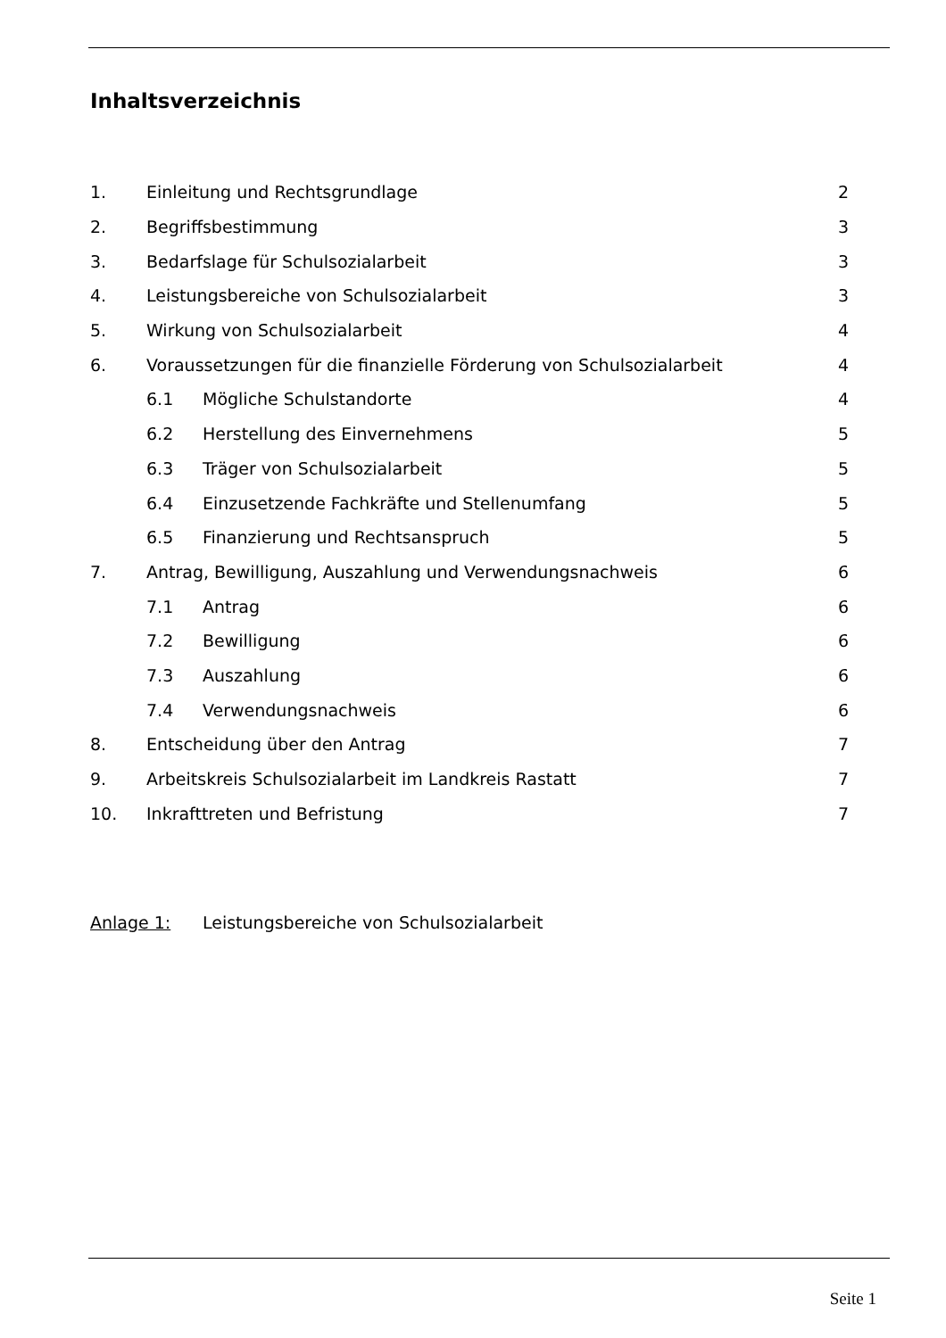Inhaltsverzeichnis
1. Einleitung und Rechtsgrundlage 2
2. Begriffsbestimmung 3
3. Bedarfslage für Schulsozialarbeit 3
4. Leistungsbereiche von Schulsozialarbeit 3
5. Wirkung von Schulsozialarbeit 4
6. Voraussetzungen für die finanzielle Förderung von Schulsozialarbeit 4
6.1 Mögliche Schulstandorte 4
6.2 Herstellung des Einvernehmens 5
6.3 Träger von Schulsozialarbeit 5
6.4 Einzusetzende Fachkräfte und Stellenumfang 5
6.5 Finanzierung und Rechtsanspruch 5
7. Antrag, Bewilligung, Auszahlung und Verwendungsnachweis 6
7.1 Antrag 6
7.2 Bewilligung 6
7.3 Auszahlung 6
7.4 Verwendungsnachweis 6
8. Entscheidung über den Antrag 7
9. Arbeitskreis Schulsozialarbeit im Landkreis Rastatt 7
10. Inkrafttreten und Befristung 7
Anlage 1: Leistungsbereiche von Schulsozialarbeit
Seite 1